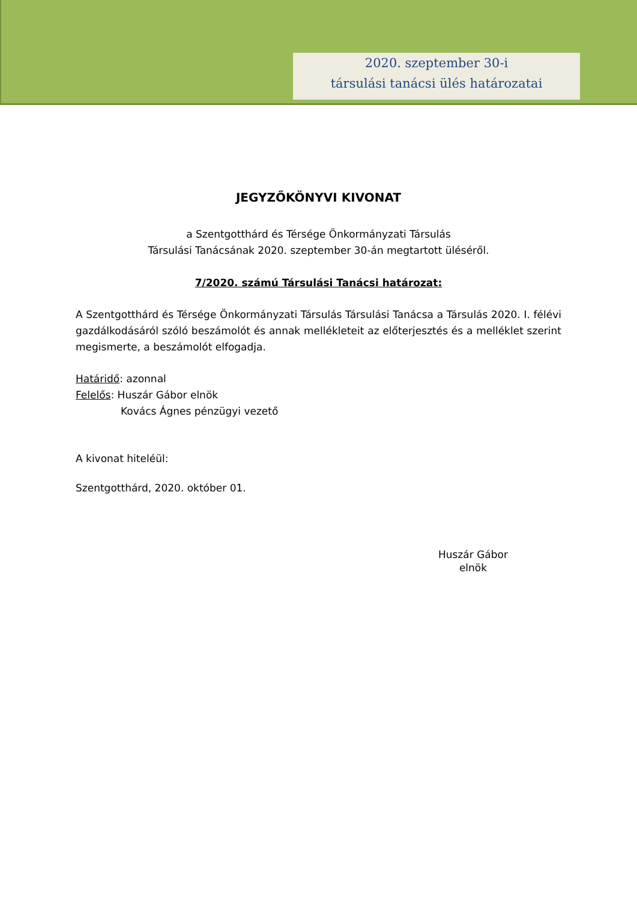2020. szeptember 30-i
társulási tanácsi ülés határozatai
JEGYZŐKÖNYVI KIVONAT
a Szentgotthárd és Térsége Önkormányzati Társulás
Társulási Tanácsának 2020. szeptember 30-án megtartott üléséről.
7/2020. számú Társulási Tanácsi határozat:
A Szentgotthárd és Térsége Önkormányzati Társulás Társulási Tanácsa a Társulás 2020. I. félévi gazdálkodásáról szóló beszámolót és annak mellékleteit az előterjesztés és a melléklet szerint megismerte, a beszámolót elfogadja.
Határidő: azonnal
Felelős: Huszár Gábor elnök
Kovács Ágnes pénzügyi vezető
A kivonat hiteléül:
Szentgotthárd, 2020. október 01.
Huszár Gábor
elnök